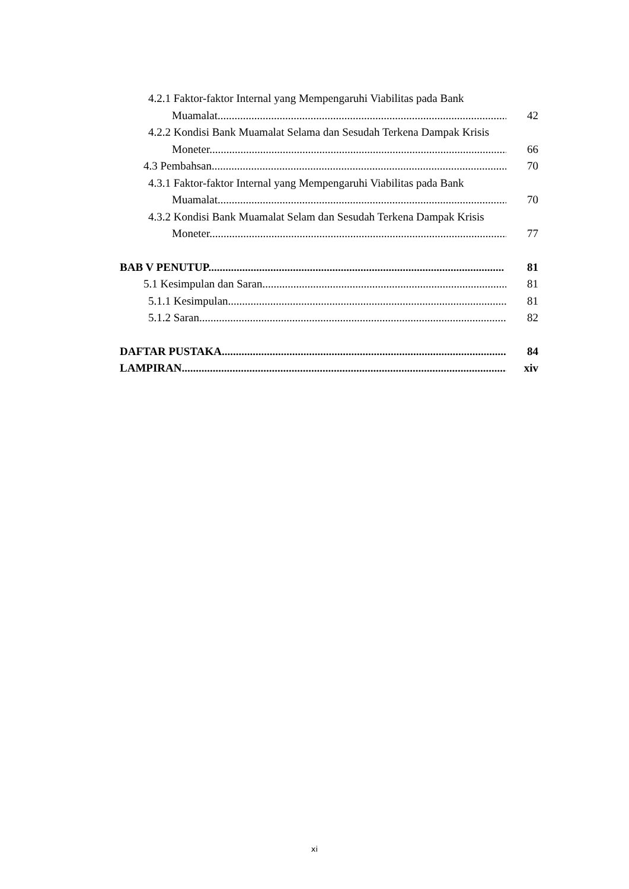4.2.1 Faktor-faktor Internal yang Mempengaruhi Viabilitas pada Bank
Muamalat........................................................................................................ 42
4.2.2 Kondisi Bank Muamalat Selama dan Sesudah Terkena Dampak Krisis
Moneter.......................................................................................................... 66
4.3 Pembahsan................................................................................................................. 70
4.3.1 Faktor-faktor Internal yang Mempengaruhi Viabilitas pada Bank
Muamalat........................................................................................................ 70
4.3.2 Kondisi Bank Muamalat Selam dan Sesudah Terkena Dampak Krisis
Moneter.......................................................................................................... 77
BAB V PENUTUP......................................................................................................... 81
5.1 Kesimpulan dan Saran.......................................................................................... 81
5.1.1 Kesimpulan....................................................................................................... 81
5.1.2 Saran................................................................................................................ 82
DAFTAR PUSTAKA..................................................................................................... 84
LAMPIRAN.................................................................................................................... xiv
xi